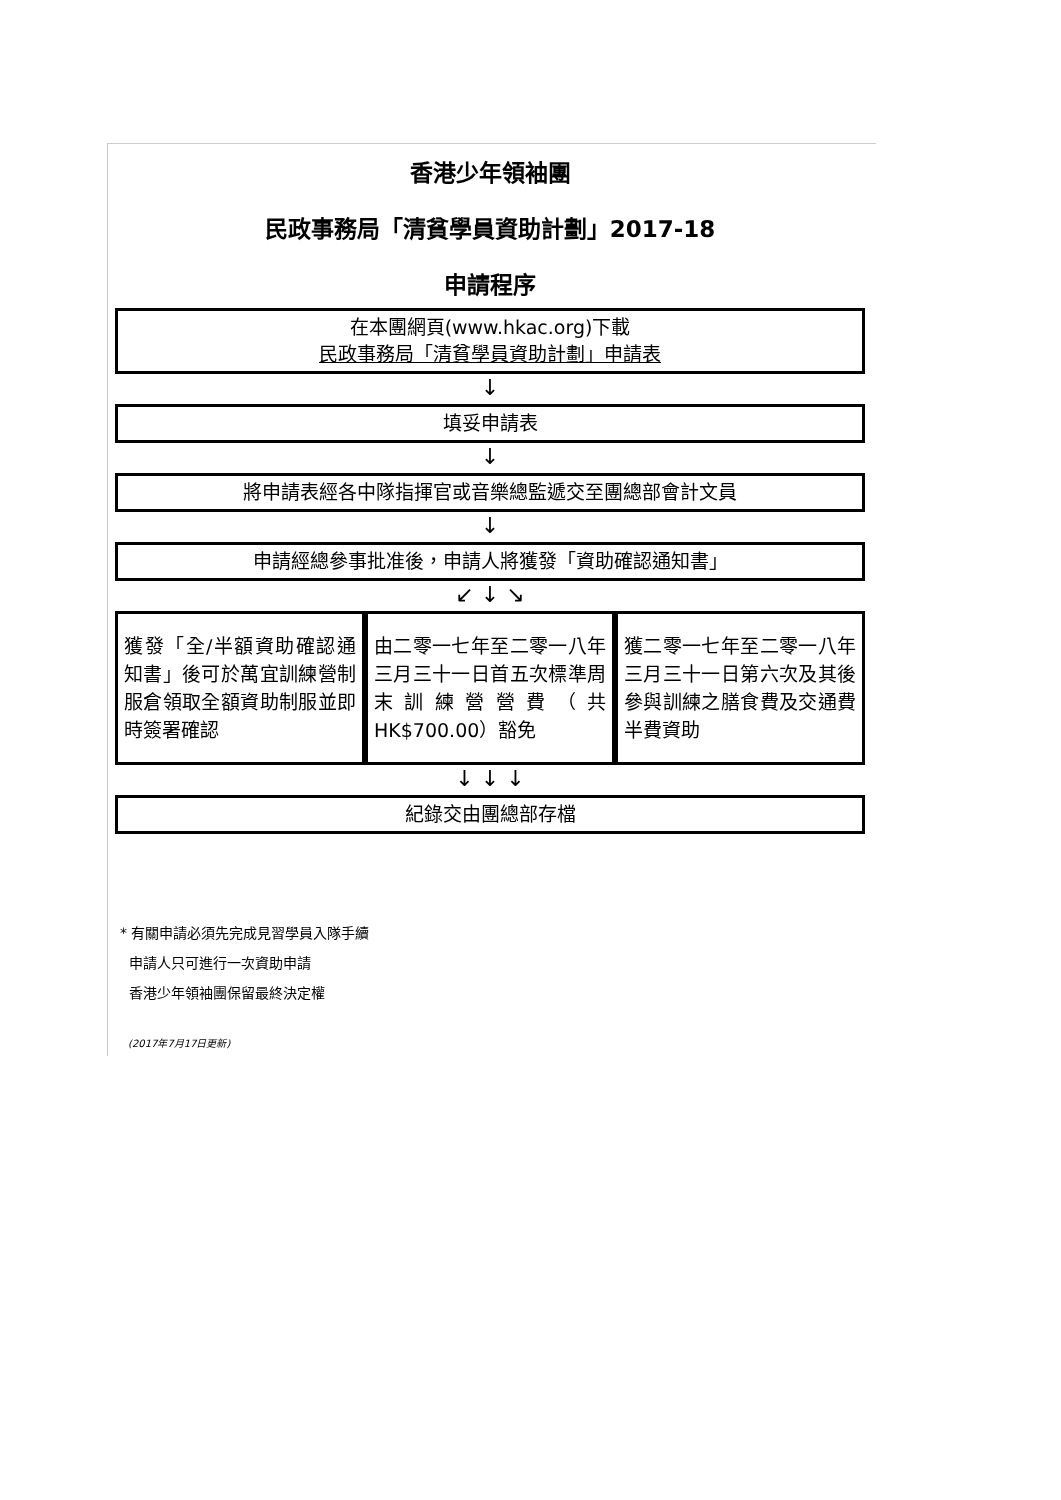香港少年領袖團
民政事務局「清貧學員資助計劃」2017-18
申請程序
在本團網頁(www.hkac.org)下載
民政事務局「清貧學員資助計劃」申請表
↓
填妥申請表
↓
將申請表經各中隊指揮官或音樂總監遞交至團總部會計文員
↓
申請經總參事批准後，申請人將獲發「資助確認通知書」
↙ ↓ ↘
獲發「全/半額資助確認通知書」後可於萬宜訓練營制服倉領取全額資助制服並即時簽署確認
由二零一七年至二零一八年三月三十一日首五次標準周末訓練營營費（共HK$700.00）豁免
獲二零一七年至二零一八年三月三十一日第六次及其後參與訓練之膳食費及交通費半費資助
↓ ↓ ↓
紀錄交由團總部存檔
* 有關申請必須先完成見習學員入隊手續
申請人只可進行一次資助申請
香港少年領袖團保留最終決定權
(2017年7月17日更新)